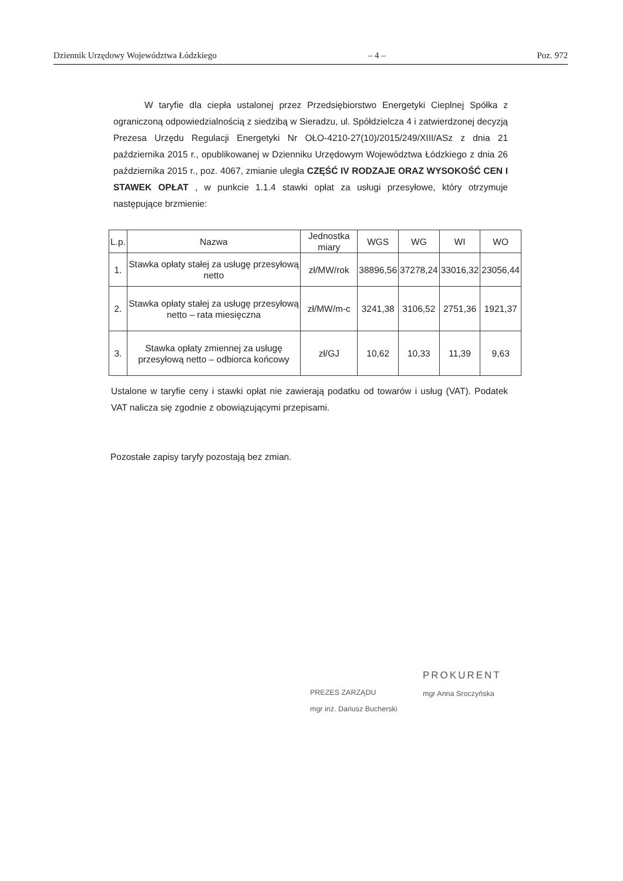Dziennik Urzędowy Województwa Łódzkiego – 4 – Poz. 972
W taryfie dla ciepła ustalonej przez Przedsiębiorstwo Energetyki Cieplnej Spółka z ograniczoną odpowiedzialnością z siedzibą w Sieradzu, ul. Spółdzielcza 4 i zatwierdzonej decyzją Prezesa Urzędu Regulacji Energetyki Nr OŁO-4210-27(10)/2015/249/XIII/ASz z dnia 21 października 2015 r., opublikowanej w Dzienniku Urzędowym Województwa Łódzkiego z dnia 26 października 2015 r., poz. 4067, zmianie uległa CZĘŚĆ IV RODZAJE ORAZ WYSOKOŚĆ CEN I STAWEK OPŁAT , w punkcie 1.1.4 stawki opłat za usługi przesyłowe, który otrzymuje następujące brzmienie:
| L.p. | Nazwa | Jednostka miary | WGS | WG | WI | WO |
| --- | --- | --- | --- | --- | --- | --- |
| 1. | Stawka opłaty stałej za usługę przesyłową netto | zł/MW/rok | 38896,56 | 37278,24 | 33016,32 | 23056,44 |
| 2. | Stawka opłaty stałej za usługę przesyłową netto – rata miesięczna | zł/MW/m-c | 3241,38 | 3106,52 | 2751,36 | 1921,37 |
| 3. | Stawka opłaty zmiennej za usługę przesyłową netto – odbiorca końcowy | zł/GJ | 10,62 | 10,33 | 11,39 | 9,63 |
Ustalone w taryfie ceny i stawki opłat nie zawierają podatku od towarów i usług (VAT). Podatek VAT nalicza się zgodnie z obowiązującymi przepisami.
Pozostałe zapisy taryfy pozostają bez zmian.
PREZES ZARZĄDU
mgr inż. Dariusz Bucherski
PROKURENT
mgr Anna Sroczyńska